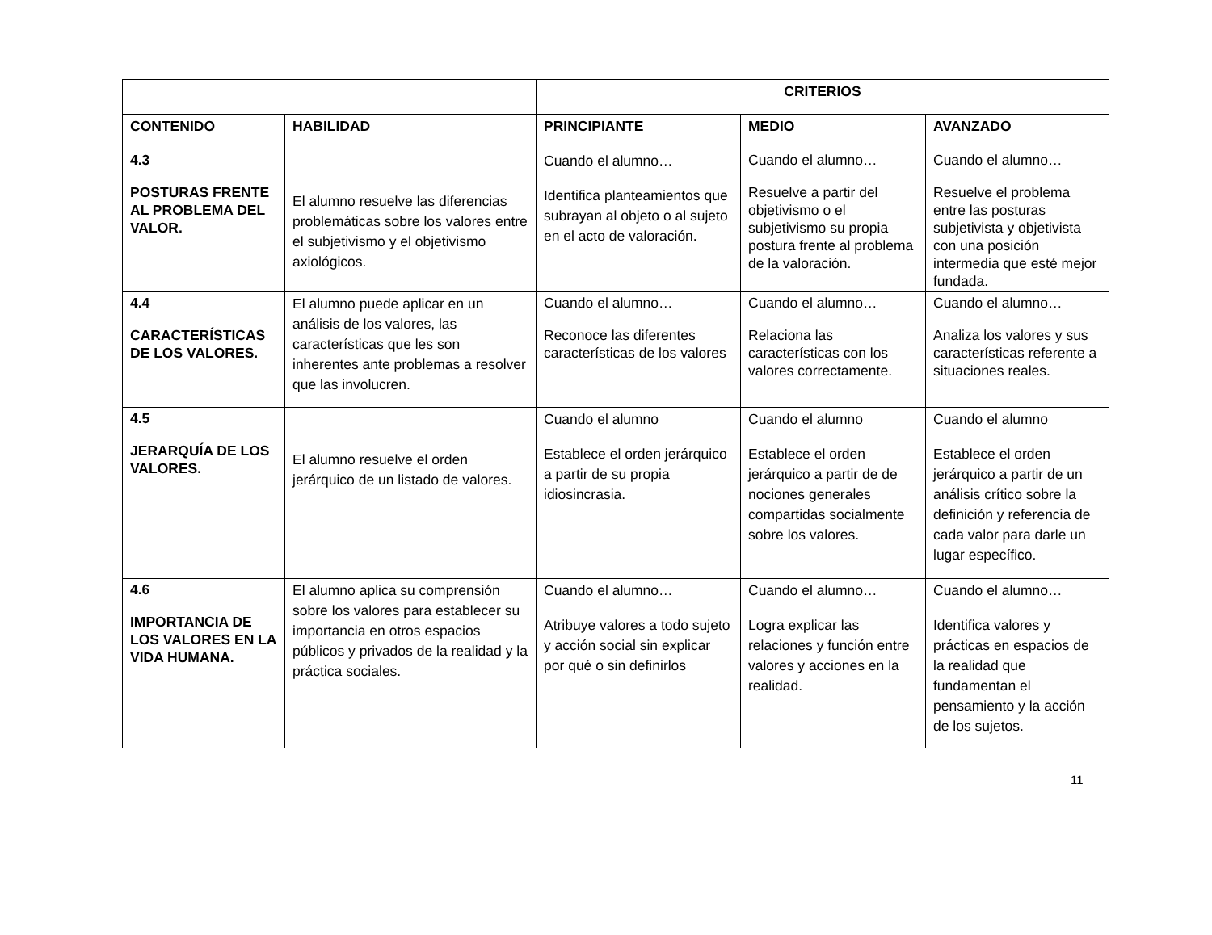| | | CRITERIOS | | |
| --- | --- | --- | --- | --- |
| CONTENIDO | HABILIDAD | PRINCIPIANTE | MEDIO | AVANZADO |
| 4.3 POSTURAS FRENTE AL PROBLEMA DEL VALOR. | El alumno resuelve las diferencias problemáticas sobre los valores entre el subjetivismo y el objetivismo axiológicos. | Cuando el alumno… Identifica planteamientos que subrayan al objeto o al sujeto en el acto de valoración. | Cuando el alumno… Resuelve a partir del objetivismo o el subjetivismo su propia postura frente al problema de la valoración. | Cuando el alumno… Resuelve el problema entre las posturas subjetivista y objetivista con una posición intermedia que esté mejor fundada. |
| 4.4 CARACTERÍSTICAS DE LOS VALORES. | El alumno puede aplicar en un análisis de los valores, las características que les son inherentes ante problemas a resolver que las involucren. | Cuando el alumno… Reconoce las diferentes características de los valores | Cuando el alumno… Relaciona las características con los valores correctamente. | Cuando el alumno… Analiza los valores y sus características referente a situaciones reales. |
| 4.5 JERARQUÍA DE LOS VALORES. | El alumno resuelve el orden jerárquico de un listado de valores. | Cuando el alumno Establece el orden jerárquico a partir de su propia idiosincrasia. | Cuando el alumno Establece el orden jerárquico a partir de de nociones generales compartidas socialmente sobre los valores. | Cuando el alumno Establece el orden jerárquico a partir de un análisis crítico sobre la definición y referencia de cada valor para darle un lugar específico. |
| 4.6 IMPORTANCIA DE LOS VALORES EN LA VIDA HUMANA. | El alumno aplica su comprensión sobre los valores para establecer su importancia en otros espacios públicos y privados de la realidad y la práctica sociales. | Cuando el alumno… Atribuye valores a todo sujeto y acción social sin explicar por qué o sin definirlos | Cuando el alumno… Logra explicar las relaciones y función entre valores y acciones en la realidad. | Cuando el alumno… Identifica valores y prácticas en espacios de la realidad que fundamentan el pensamiento y la acción de los sujetos. |
11